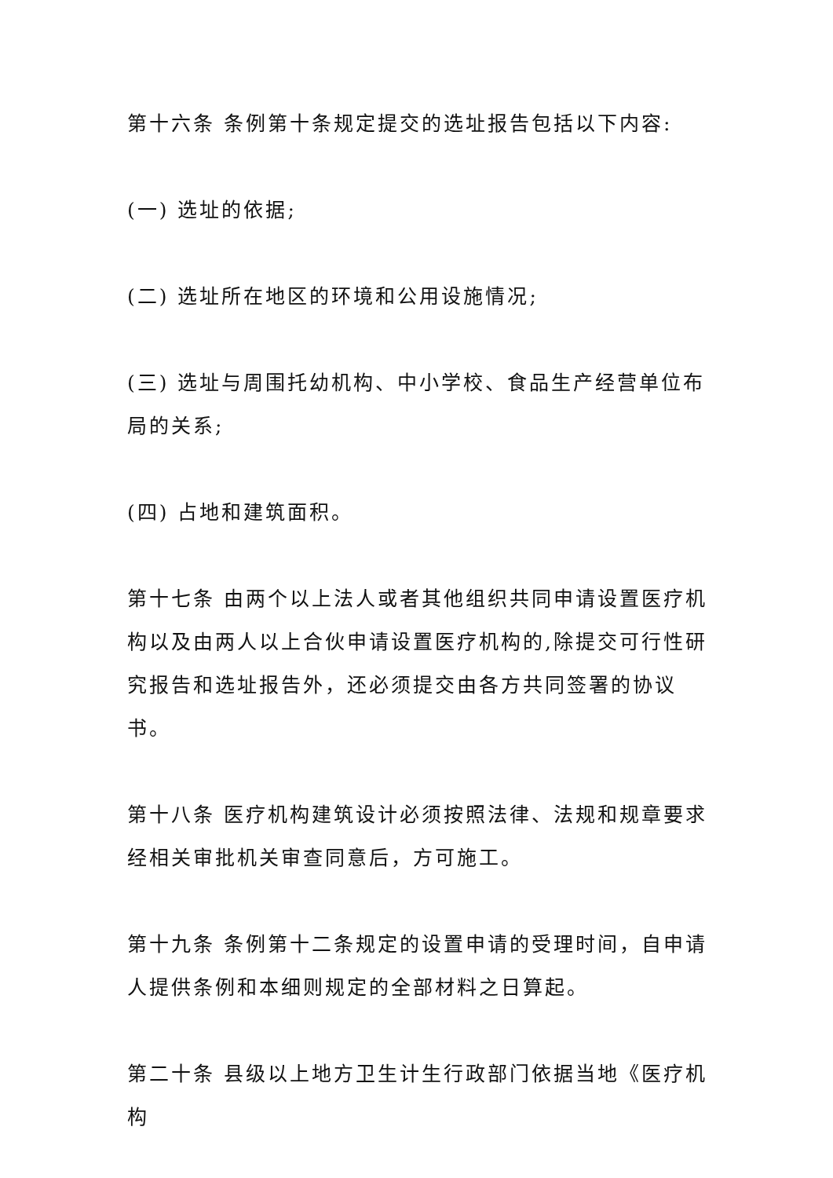第十六条 条例第十条规定提交的选址报告包括以下内容:
(一) 选址的依据;
(二) 选址所在地区的环境和公用设施情况;
(三) 选址与周围托幼机构、中小学校、食品生产经营单位布局的关系;
(四) 占地和建筑面积。
第十七条 由两个以上法人或者其他组织共同申请设置医疗机构以及由两人以上合伙申请设置医疗机构的,除提交可行性研究报告和选址报告外，还必须提交由各方共同签署的协议书。
第十八条 医疗机构建筑设计必须按照法律、法规和规章要求经相关审批机关审查同意后，方可施工。
第十九条 条例第十二条规定的设置申请的受理时间，自申请人提供条例和本细则规定的全部材料之日算起。
第二十条 县级以上地方卫生计生行政部门依据当地《医疗机构